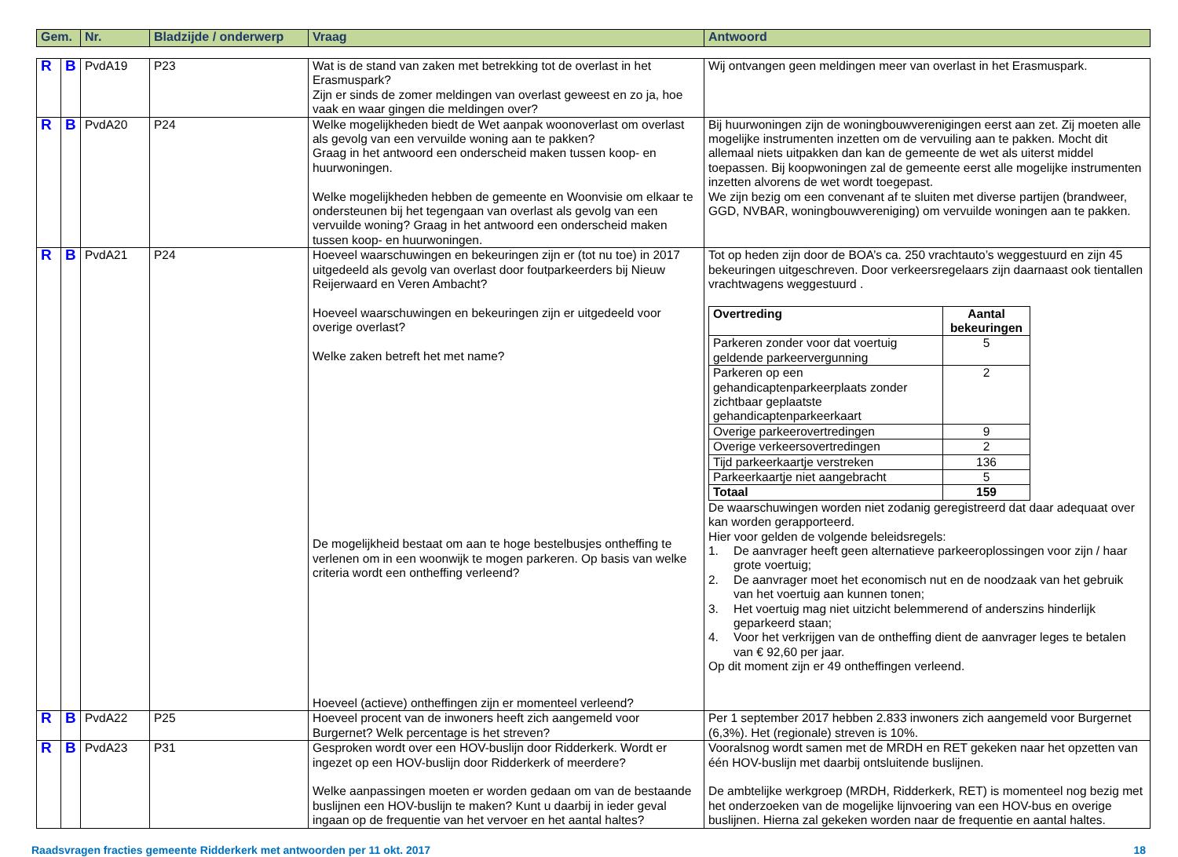| Gem. | Nr. | Bladzijde / onderwerp | Vraag | Antwoord |
| --- | --- | --- | --- | --- |
| R | B | PvdA19 | P23 | Wat is de stand van zaken met betrekking tot de overlast in het Erasmuspark? Zijn er sinds de zomer meldingen van overlast geweest en zo ja, hoe vaak en waar gingen die meldingen over? | Wij ontvangen geen meldingen meer van overlast in het Erasmuspark. |
| R | B | PvdA20 | P24 | Welke mogelijkheden biedt de Wet aanpak woonoverlast om overlast als gevolg van een vervuilde woning aan te pakken? Graag in het antwoord een onderscheid maken tussen koop- en huurwoningen. Welke mogelijkheden hebben de gemeente en Woonvisie om elkaar te ondersteunen bij het tegengaan van overlast als gevolg van een vervuilde woning? Graag in het antwoord een onderscheid maken tussen koop- en huurwoningen. | Bij huurwoningen zijn de woningbouwverenigingen eerst aan zet. Zij moeten alle mogelijke instrumenten inzetten om de vervuiling aan te pakken. Mocht dit allemaal niets uitpakken dan kan de gemeente de wet als uiterst middel toepassen. Bij koopwoningen zal de gemeente eerst alle mogelijke instrumenten inzetten alvorens de wet wordt toegepast. We zijn bezig om een convenant af te sluiten met diverse partijen (brandweer, GGD, NVBAR, woningbouwvereniging) om vervuilde woningen aan te pakken. |
| R | B | PvdA21 | P24 | Hoeveel waarschuwingen en bekeuringen zijn er (tot nu toe) in 2017 uitgedeeld als gevolg van overlast door foutparkeerders bij Nieuw Reijerwaard en Veren Ambacht? Hoeveel waarschuwingen en bekeuringen zijn er uitgedeeld voor overige overlast? Welke zaken betreft het met name? De mogelijkheid bestaat om aan te hoge bestelbusjes ontheffing te verlenen om in een woonwijk te mogen parkeren. Op basis van welke criteria wordt een ontheffing verleend? Hoeveel (actieve) ontheffingen zijn er momenteel verleend? | Tot op heden zijn door de BOA’s ca. 250 vrachtauto’s weggestuurd en zijn 45 bekeuringen uitgeschreven. Door verkeersregelaars zijn daarnaast ook tientallen vrachtwagens weggestuurd . / Overtreding / Aantal bekeuringen / / Parkeren zonder voor dat voertuig geldende parkeervergunning / 5 / / Parkeren op een gehandicaptenparkeerplaats zonder zichtbaar geplaatste gehandicaptenparkeerkaart / 2 / / Overige parkeerovertredingen / 9 / / Overige verkeersovertredingen / 2 / / Tijd parkeerkaartje verstreken / 136 / / Parkeerkaartje niet aangebracht / 5 / / Totaal / 159 / De waarschuwingen worden niet zodanig geregistreerd dat daar adequaat over kan worden gerapporteerd. Hier voor gelden de volgende beleidsregels: 1. De aanvrager heeft geen alternatieve parkeeroplossingen voor zijn / haar grote voertuig; 2. De aanvrager moet het economisch nut en de noodzaak van het gebruik van het voertuig aan kunnen tonen; 3. Het voertuig mag niet uitzicht belemmerend of anderszins hinderlijk geparkeerd staan; 4. Voor het verkrijgen van de ontheffing dient de aanvrager leges te betalen van € 92,60 per jaar. Op dit moment zijn er 49 ontheffingen verleend. |
| R | B | PvdA22 | P25 | Hoeveel procent van de inwoners heeft zich aangemeld voor Burgernet? Welk percentage is het streven? | Per 1 september 2017 hebben 2.833 inwoners zich aangemeld voor Burgernet (6,3%). Het (regionale) streven is 10%. |
| R | B | PvdA23 | P31 | Gesproken wordt over een HOV-buslijn door Ridderkerk. Wordt er ingezet op een HOV-buslijn door Ridderkerk of meerdere? Welke aanpassingen moeten er worden gedaan om van de bestaande buslijnen een HOV-buslijn te maken? Kunt u daarbij in ieder geval ingaan op de frequentie van het vervoer en het aantal haltes? | Vooralsnog wordt samen met de MRDH en RET gekeken naar het opzetten van één HOV-buslijn met daarbij ontsluitende buslijnen. De ambtelijke werkgroep (MRDH, Ridderkerk, RET) is momenteel nog bezig met het onderzoeken van de mogelijke lijnvoering van een HOV-bus en overige buslijnen. Hierna zal gekeken worden naar de frequentie en aantal haltes. |
Raadsvragen fracties gemeente Ridderkerk met antwoorden per 11 okt. 2017 18